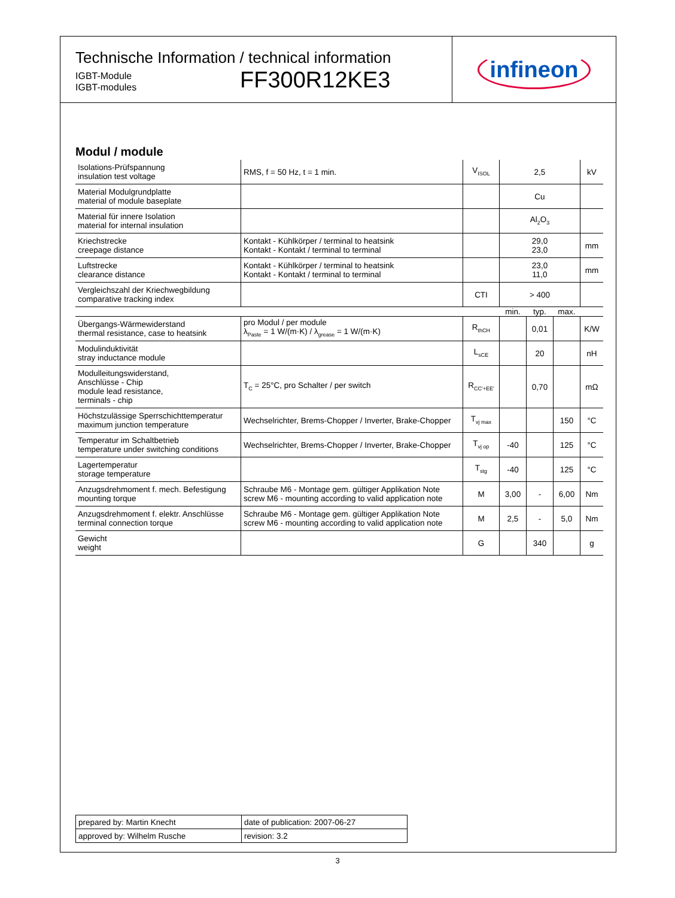Technische Information / technical information
IGBT-Module
IGBT-modules
FF300R12KE3
infineon
Modul / module
| Isolations-Prüfspannung insulation test voltage | RMS, f = 50 Hz, t = 1 min. | V<sub>ISOL</sub> | 2,5 | | | kV |
| Material Modulgrundplatte material of module baseplate | | | Cu | | | |
| Material für innere Isolation material for internal insulation | | | Al<sub>2</sub>O<sub>3</sub> | | | |
| Kriechstrecke creepage distance | Kontakt - Kühlkörper / terminal to heatsink Kontakt - Kontakt / terminal to terminal | | 29,0 23,0 | | | mm |
| Luftstrecke clearance distance | Kontakt - Kühlkörper / terminal to heatsink Kontakt - Kontakt / terminal to terminal | | 23,0 11,0 | | | mm |
| Vergleichszahl der Kriechwegbildung comparative tracking index | | CTI | > 400 | | | |
| | | | min. | typ. | max. | |
| Übergangs-Wärmewiderstand thermal resistance, case to heatsink | pro Modul / per module λ<sub>Paste</sub> = 1 W/(m·K) / λ<sub>grease</sub> = 1 W/(m·K) | R<sub>thCH</sub> | | 0,01 | | K/W |
| Modulinduktivität stray inductance module | | L<sub>sCE</sub> | | 20 | | nH |
| Modulleitungswiderstand, Anschlüsse - Chip module lead resistance, terminals - chip | T<sub>C</sub> = 25°C, pro Schalter / per switch | R<sub>CC'+EE'</sub> | | 0,70 | | mΩ |
| Höchstzulässige Sperrschichttemperatur maximum junction temperature | Wechselrichter, Brems-Chopper / Inverter, Brake-Chopper | T<sub>vj max</sub> | | | 150 | °C |
| Temperatur im Schaltbetrieb temperature under switching conditions | Wechselrichter, Brems-Chopper / Inverter, Brake-Chopper | T<sub>vj op</sub> | -40 | | 125 | °C |
| Lagertemperatur storage temperature | | T<sub>stg</sub> | -40 | | 125 | °C |
| Anzugsdrehmoment f. mech. Befestigung mounting torque | Schraube M6 - Montage gem. gültiger Applikation Note screw M6 - mounting according to valid application note | M | 3,00 | - | 6,00 | Nm |
| Anzugsdrehmoment f. elektr. Anschlüsse terminal connection torque | Schraube M6 - Montage gem. gültiger Applikation Note screw M6 - mounting according to valid application note | M | 2,5 | - | 5,0 | Nm |
| Gewicht weight | | G | | 340 | | g |
| prepared by: Martin Knecht | date of publication: 2007-06-27 |
| approved by: Wilhelm Rusche | revision: 3.2 |
3